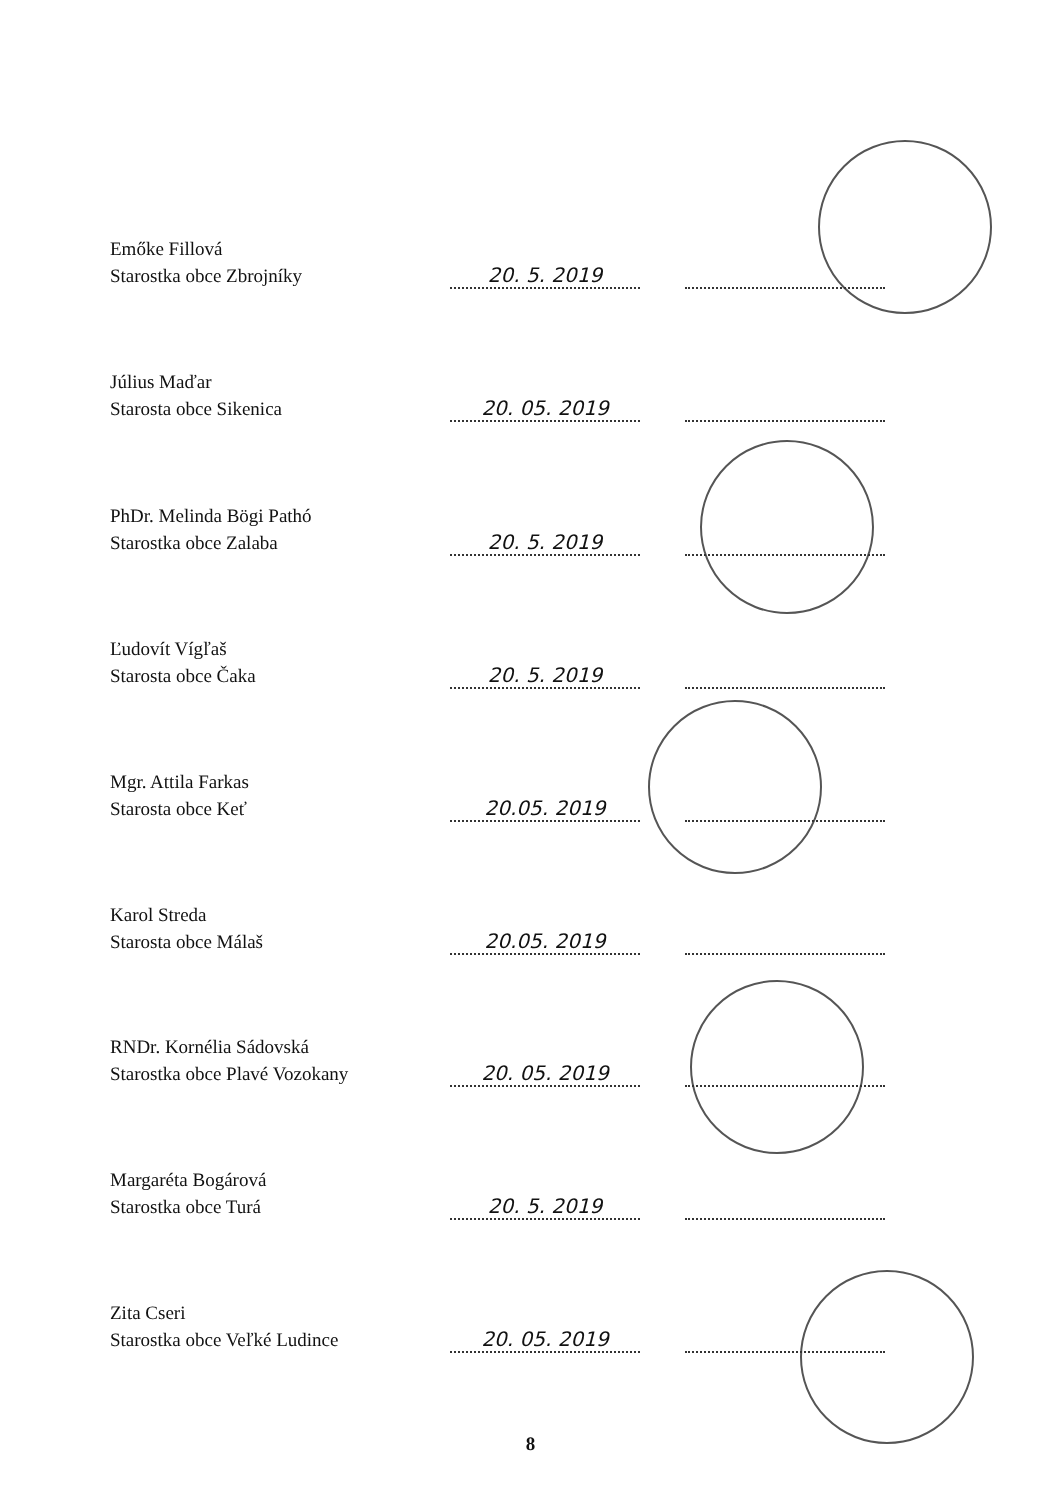Emőke Fillová
Starostka obce Zbrojníky
20. 5. 2019
Július Maďar
Starosta obce Sikenica
20. 05. 2019
PhDr. Melinda Bögi Pathó
Starostka obce Zalaba
20. 5. 2019
Ľudovít Vígľaš
Starosta obce Čaka
20. 5. 2019
Mgr. Attila Farkas
Starosta obce Keť
20.05. 2019
Karol Streda
Starosta obce Málaš
20.05. 2019
RNDr. Kornélia Sádovská
Starostka obce Plavé Vozokany
20. 05. 2019
Margaréta Bogárová
Starostka obce Turá
20. 5. 2019
Zita Cseri
Starostka obce Veľké Ludince
20. 05. 2019
8